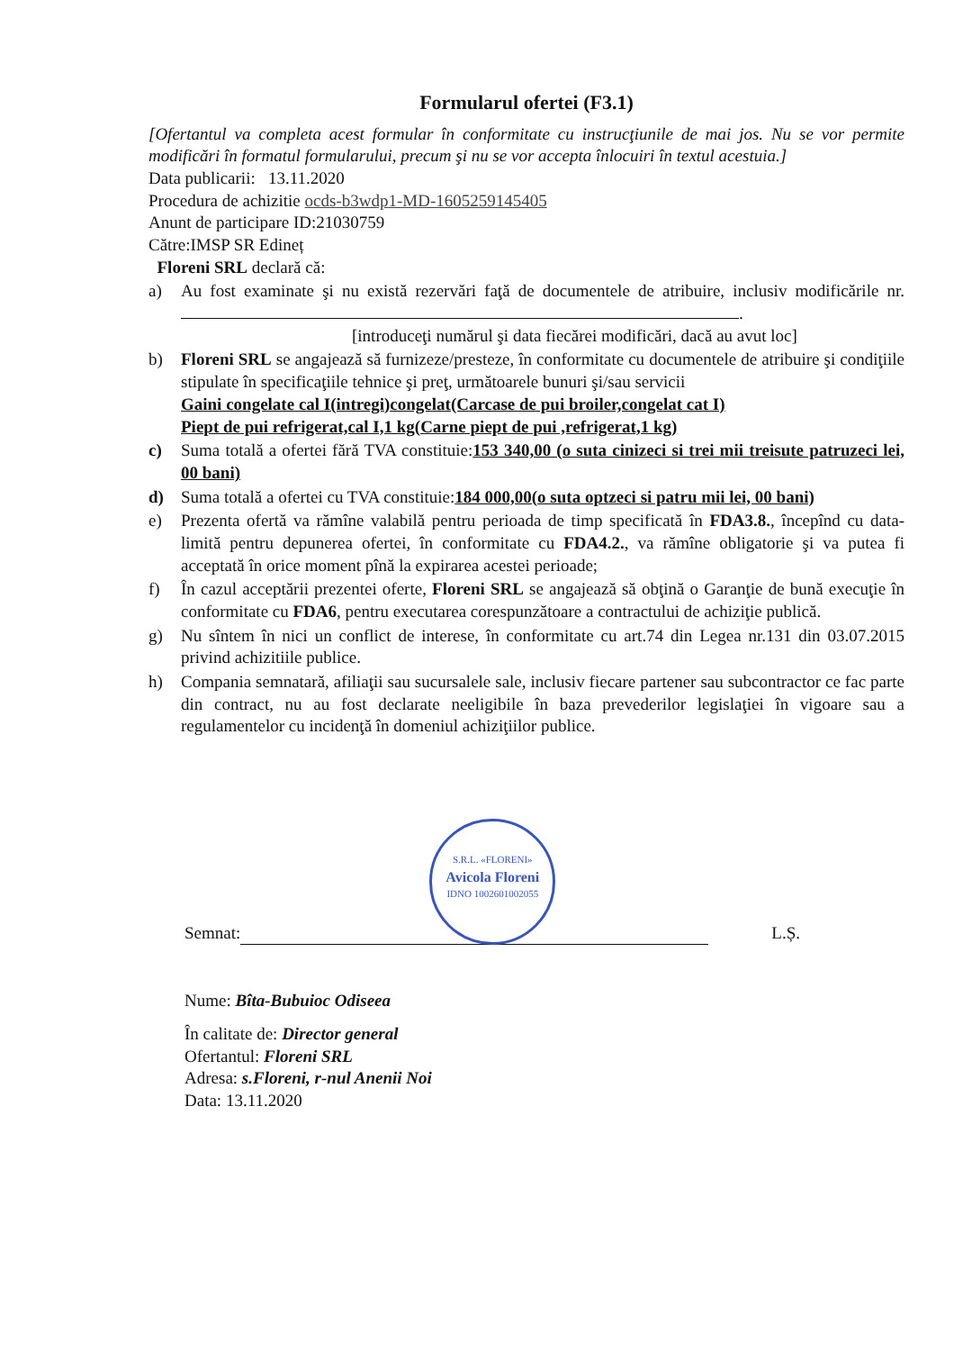Formularul ofertei (F3.1)
[Ofertantul va completa acest formular în conformitate cu instrucţiunile de mai jos. Nu se vor permite modificări în formatul formularului, precum şi nu se vor accepta înlocuiri în textul acestuia.]
Data publicarii: 13.11.2020
Procedura de achizitie ocds-b3wdp1-MD-1605259145405
Anunt de participare ID:21030759
Către:IMSP SR Edineț
Floreni SRL declară că:
a) Au fost examinate şi nu există rezervări faţă de documentele de atribuire, inclusiv modificările nr. .
[introduceţi numărul şi data fiecărei modificări, dacă au avut loc]
b) Floreni SRL se angajează să furnizeze/presteze, în conformitate cu documentele de atribuire şi condiţiile stipulate în specificaţiile tehnice şi preţ, următoarele bunuri şi/sau servicii
Gaini congelate cal I(intregi)congelat(Carcase de pui broiler,congelat cat I)
Piept de pui refrigerat,cal I,1 kg(Carne piept de pui ,refrigerat,1 kg)
c) Suma totală a ofertei fără TVA constituie:153 340,00 (o suta cinizeci si trei mii treisute patruzeci lei, 00 bani)
d) Suma totală a ofertei cu TVA constituie:184 000,00(o suta optzeci si patru mii lei, 00 bani)
e) Prezenta ofertă va rămîne valabilă pentru perioada de timp specificată în FDA3.8., începînd cu data-limită pentru depunerea ofertei, în conformitate cu FDA4.2., va rămîne obligatorie şi va putea fi acceptată în orice moment pînă la expirarea acestei perioade;
f) În cazul acceptării prezentei oferte, Floreni SRL se angajează să obţină o Garanţie de bună execuţie în conformitate cu FDA6, pentru executarea corespunzătoare a contractului de achiziţie publică.
g) Nu sîntem în nici un conflict de interese, în conformitate cu art.74 din Legea nr.131 din 03.07.2015 privind achizitiile publice.
h) Compania semnatară, afiliaţii sau sucursalele sale, inclusiv fiecare partener sau subcontractor ce fac parte din contract, nu au fost declarate neeligibile în baza prevederilor legislaţiei în vigoare sau a regulamentelor cu incidenţă în domeniul achiziţiilor publice.
Semnat: S.R.L. «FLORENI»
Avicola Floreni
IDNO 1002601002055 L.Ș.
Nume: Bîta-Bubuioc Odiseea
În calitate de: Director general
Ofertantul: Floreni SRL
Adresa: s.Floreni, r-nul Anenii Noi
Data: 13.11.2020